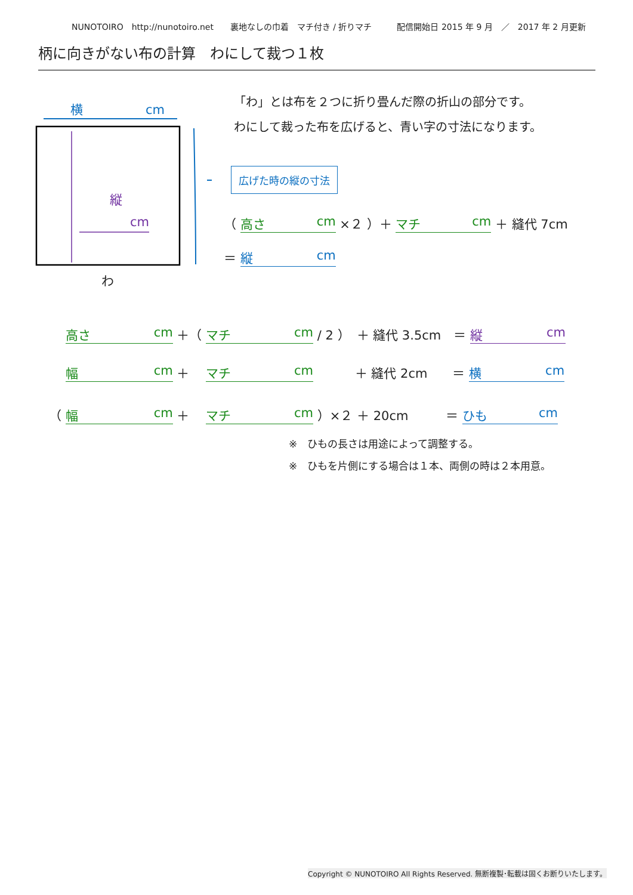NUNOTOIRO　http://nunotoiro.net　　裏地なしの巾着　マチ付き / 折りマチ　　　配信開始日 2015 年 9 月　／　2017 年 2 月更新
柄に向きがない布の計算　わにして裁つ１枚
横　　　　　cm
縦
cm
わ
「わ」とは布を２つに折り畳んだ際の折山の部分です。
わにして裁った布を広げると、青い字の寸法になります。
広げた時の縦の寸法
（ 高さ cm ×２ ）＋ マチ cm ＋ 縫代 7cm
＝ 縦 cm
　 高さ cm ＋（ マチ cm / 2 ）　＋ 縫代 3.5cm　＝ 縦 cm
　 幅 cm ＋　 マチ cm 　　　＋ 縫代 2cm　　＝ 横 cm
（ 幅 cm ＋　 マチ cm ）×２ ＋ 20cm　　　＝ ひも cm
※　ひもの長さは用途によって調整する。
※　ひもを片側にする場合は１本、両側の時は２本用意。
Copyright © NUNOTOIRO All Rights Reserved. 無断複製･転載は固くお断りいたします。